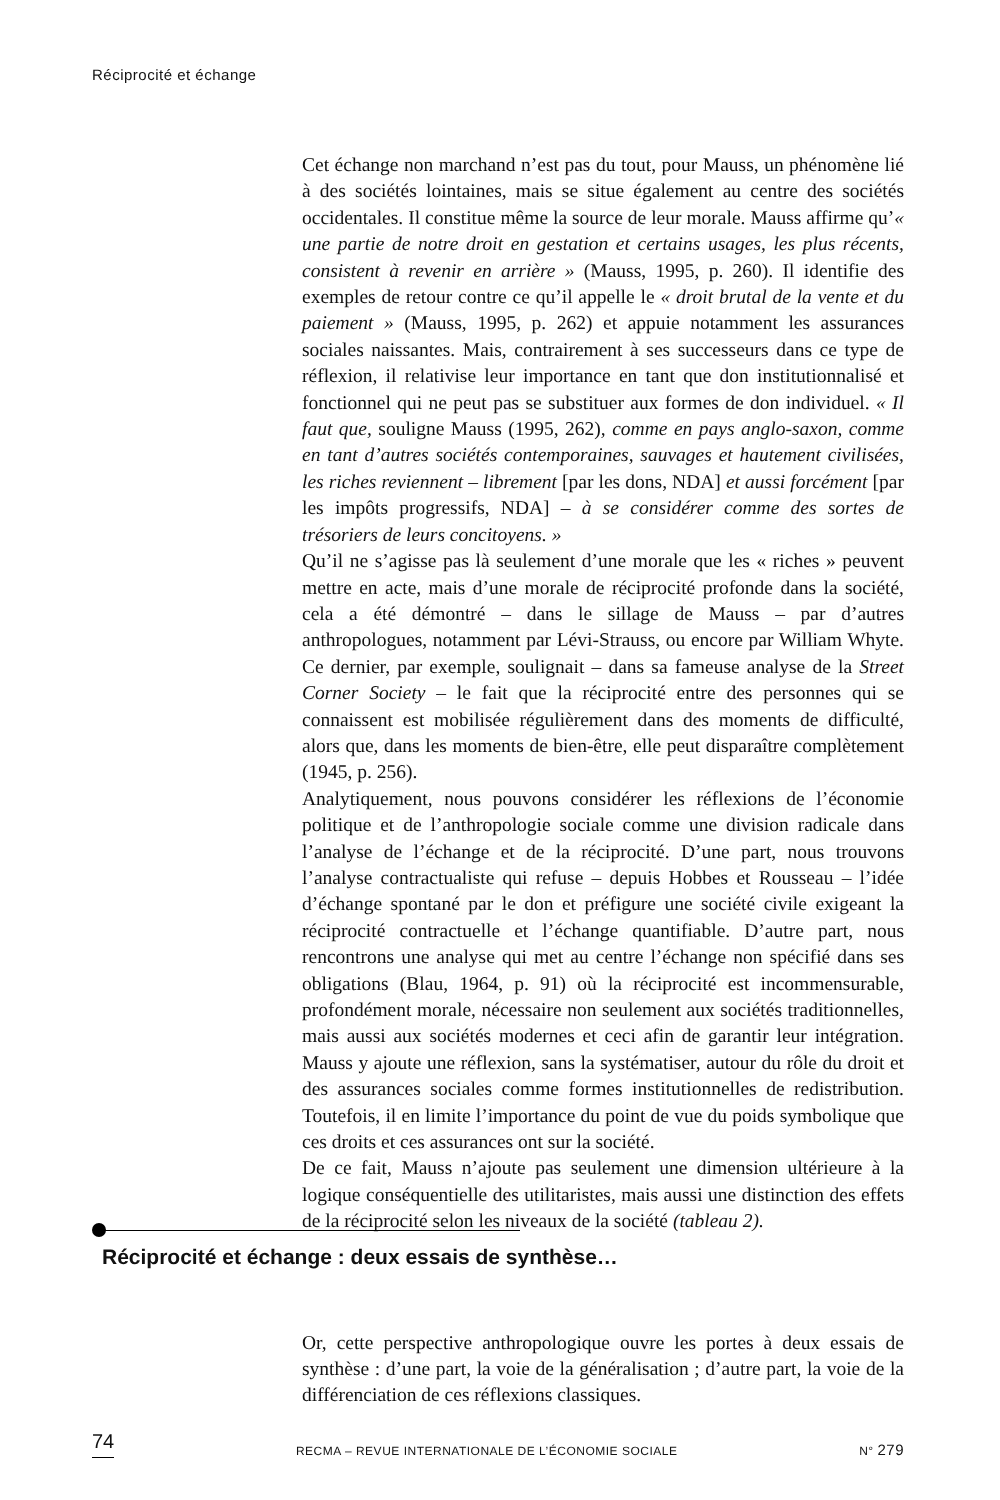Réciprocité et échange
Cet échange non marchand n’est pas du tout, pour Mauss, un phénomène lié à des sociétés lointaines, mais se situe également au centre des sociétés occidentales. Il constitue même la source de leur morale. Mauss affirme qu’« une partie de notre droit en gestation et certains usages, les plus récents, consistent à revenir en arrière » (Mauss, 1995, p. 260). Il identifie des exemples de retour contre ce qu’il appelle le « droit brutal de la vente et du paiement » (Mauss, 1995, p. 262) et appuie notamment les assurances sociales naissantes. Mais, contrairement à ses successeurs dans ce type de réflexion, il relativise leur importance en tant que don institutionnalisé et fonctionnel qui ne peut pas se substituer aux formes de don individuel. « Il faut que, souligne Mauss (1995, 262), comme en pays anglo-saxon, comme en tant d’autres sociétés contemporaines, sauvages et hautement civilisées, les riches reviennent – librement [par les dons, NDA] et aussi forcément [par les impôts progressifs, NDA] – à se considérer comme des sortes de trésoriers de leurs concitoyens. »
Qu’il ne s’agisse pas là seulement d’une morale que les « riches » peuvent mettre en acte, mais d’une morale de réciprocité profonde dans la société, cela a été démontré – dans le sillage de Mauss – par d’autres anthropologues, notamment par Lévi-Strauss, ou encore par William Whyte. Ce dernier, par exemple, soulignait – dans sa fameuse analyse de la Street Corner Society – le fait que la réciprocité entre des personnes qui se connaissent est mobilisée régulièrement dans des moments de difficulté, alors que, dans les moments de bien-être, elle peut disparaître complètement (1945, p. 256).
Analytiquement, nous pouvons considérer les réflexions de l’économie politique et de l’anthropologie sociale comme une division radicale dans l’analyse de l’échange et de la réciprocité. D’une part, nous trouvons l’analyse contractualiste qui refuse – depuis Hobbes et Rousseau – l’idée d’échange spontané par le don et préfigure une société civile exigeant la réciprocité contractuelle et l’échange quantifiable. D’autre part, nous rencontrons une analyse qui met au centre l’échange non spécifié dans ses obligations (Blau, 1964, p. 91) où la réciprocité est incommensurable, profondément morale, nécessaire non seulement aux sociétés traditionnelles, mais aussi aux sociétés modernes et ceci afin de garantir leur intégration. Mauss y ajoute une réflexion, sans la systématiser, autour du rôle du droit et des assurances sociales comme formes institutionnelles de redistribution. Toutefois, il en limite l’importance du point de vue du poids symbolique que ces droits et ces assurances ont sur la société.
De ce fait, Mauss n’ajoute pas seulement une dimension ultérieure à la logique conséquentielle des utilitaristes, mais aussi une distinction des effets de la réciprocité selon les niveaux de la société (tableau 2).
Réciprocité et échange : deux essais de synthèse…
Or, cette perspective anthropologique ouvre les portes à deux essais de synthèse : d’une part, la voie de la généralisation ; d’autre part, la voie de la différenciation de ces réflexions classiques.
74 RECMA – REVUE INTERNATIONALE DE L’ÉCONOMIE SOCIALE N° 279